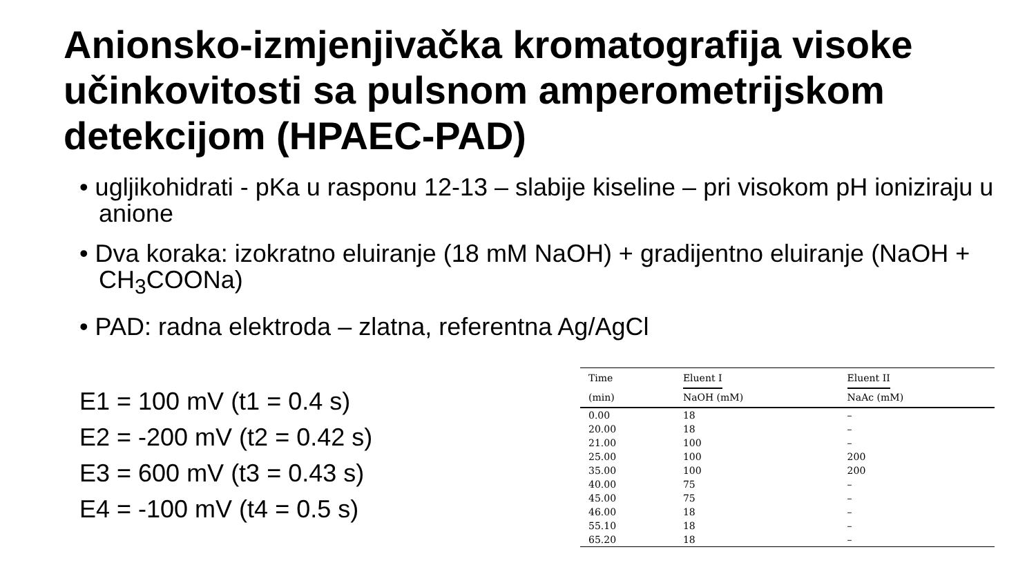Anionsko-izmjenjivačka kromatografija visoke učinkovitosti sa pulsnom amperometrijskom detekcijom (HPAEC-PAD)
• ugljikohidrati - pKa u rasponu 12-13 – slabije kiseline – pri visokom pH ioniziraju u anione
• Dva koraka: izokratno eluiranje (18 mM NaOH) + gradijentno eluiranje (NaOH + CH<sub>3</sub>COONa)
• PAD: radna elektroda – zlatna, referentna Ag/AgCl
E1 = 100 mV (t1 = 0.4 s)
E2 = -200 mV (t2 = 0.42 s)
E3 = 600 mV (t3 = 0.43 s)
E4 = -100 mV (t4 = 0.5 s)
| Time | Eluent I | Eluent II |
| --- | --- | --- |
| (min) | NaOH (mM) | NaAc (mM) |
| 0.00 | 18 | – |
| 20.00 | 18 | – |
| 21.00 | 100 | – |
| 25.00 | 100 | 200 |
| 35.00 | 100 | 200 |
| 40.00 | 75 | – |
| 45.00 | 75 | – |
| 46.00 | 18 | – |
| 55.10 | 18 | – |
| 65.20 | 18 | – |